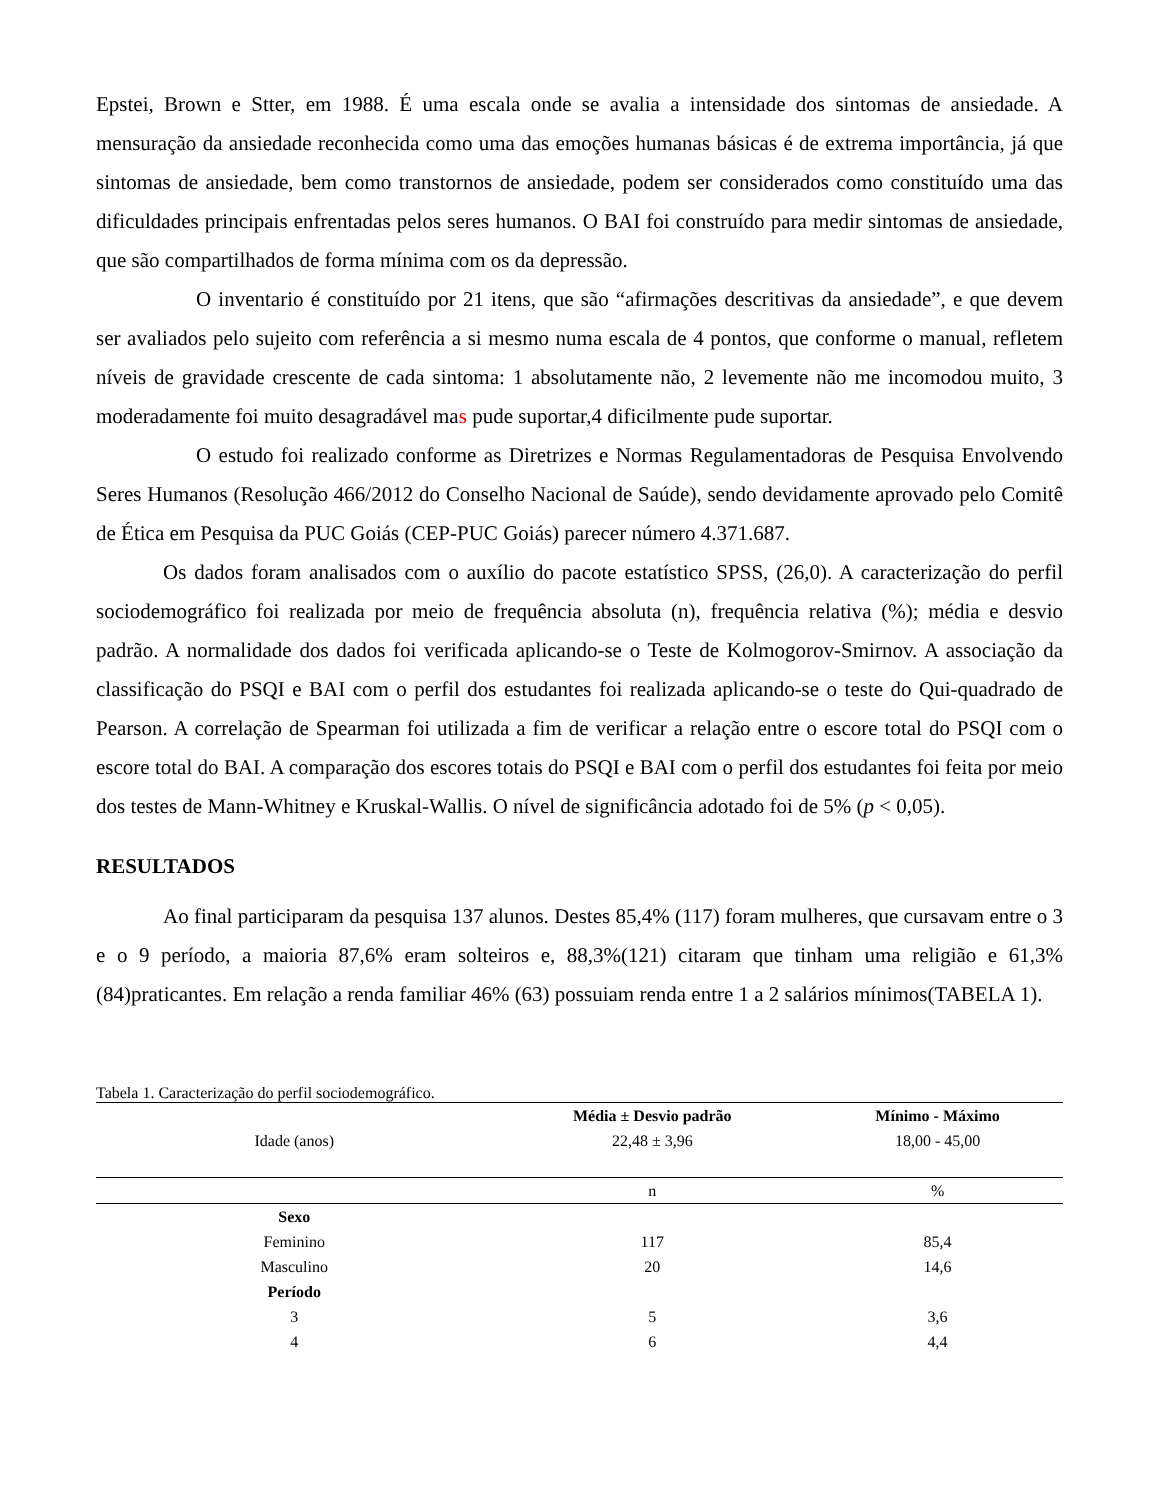Epstei, Brown e Stter, em 1988. É uma escala onde se avalia a intensidade dos sintomas de ansiedade. A mensuração da ansiedade reconhecida como uma das emoções humanas básicas é de extrema importância, já que sintomas de ansiedade, bem como transtornos de ansiedade, podem ser considerados como constituído uma das dificuldades principais enfrentadas pelos seres humanos. O BAI foi construído para medir sintomas de ansiedade, que são compartilhados de forma mínima com os da depressão.
O inventario é constituído por 21 itens, que são “afirmações descritivas da ansiedade”, e que devem ser avaliados pelo sujeito com referência a si mesmo numa escala de 4 pontos, que conforme o manual, refletem níveis de gravidade crescente de cada sintoma: 1 absolutamente não, 2 levemente não me incomodou muito, 3 moderadamente foi muito desagradável mas pude suportar,4 dificilmente pude suportar.
O estudo foi realizado conforme as Diretrizes e Normas Regulamentadoras de Pesquisa Envolvendo Seres Humanos (Resolução 466/2012 do Conselho Nacional de Saúde), sendo devidamente aprovado pelo Comitê de Ética em Pesquisa da PUC Goiás (CEP-PUC Goiás) parecer número 4.371.687.
Os dados foram analisados com o auxílio do pacote estatístico SPSS, (26,0). A caracterização do perfil sociodemográfico foi realizada por meio de frequência absoluta (n), frequência relativa (%); média e desvio padrão. A normalidade dos dados foi verificada aplicando-se o Teste de Kolmogorov-Smirnov. A associação da classificação do PSQI e BAI com o perfil dos estudantes foi realizada aplicando-se o teste do Qui-quadrado de Pearson. A correlação de Spearman foi utilizada a fim de verificar a relação entre o escore total do PSQI com o escore total do BAI. A comparação dos escores totais do PSQI e BAI com o perfil dos estudantes foi feita por meio dos testes de Mann-Whitney e Kruskal-Wallis. O nível de significância adotado foi de 5% (p < 0,05).
RESULTADOS
Ao final participaram da pesquisa 137 alunos. Destes 85,4% (117) foram mulheres, que cursavam entre o 3 e o 9 período, a maioria 87,6% eram solteiros e, 88,3%(121) citaram que tinham uma religião e 61,3% (84)praticantes. Em relação a renda familiar 46% (63) possuiam renda entre 1 a 2 salários mínimos(TABELA 1).
Tabela 1. Caracterização do perfil sociodemográfico.
| | Média ± Desvio padrão | Mínimo - Máximo |
| --- | --- | --- |
| Idade (anos) | 22,48 ± 3,96 | 18,00 - 45,00 |
| | n | % |
| Sexo | | |
| Feminino | 117 | 85,4 |
| Masculino | 20 | 14,6 |
| Período | | |
| 3 | 5 | 3,6 |
| 4 | 6 | 4,4 |